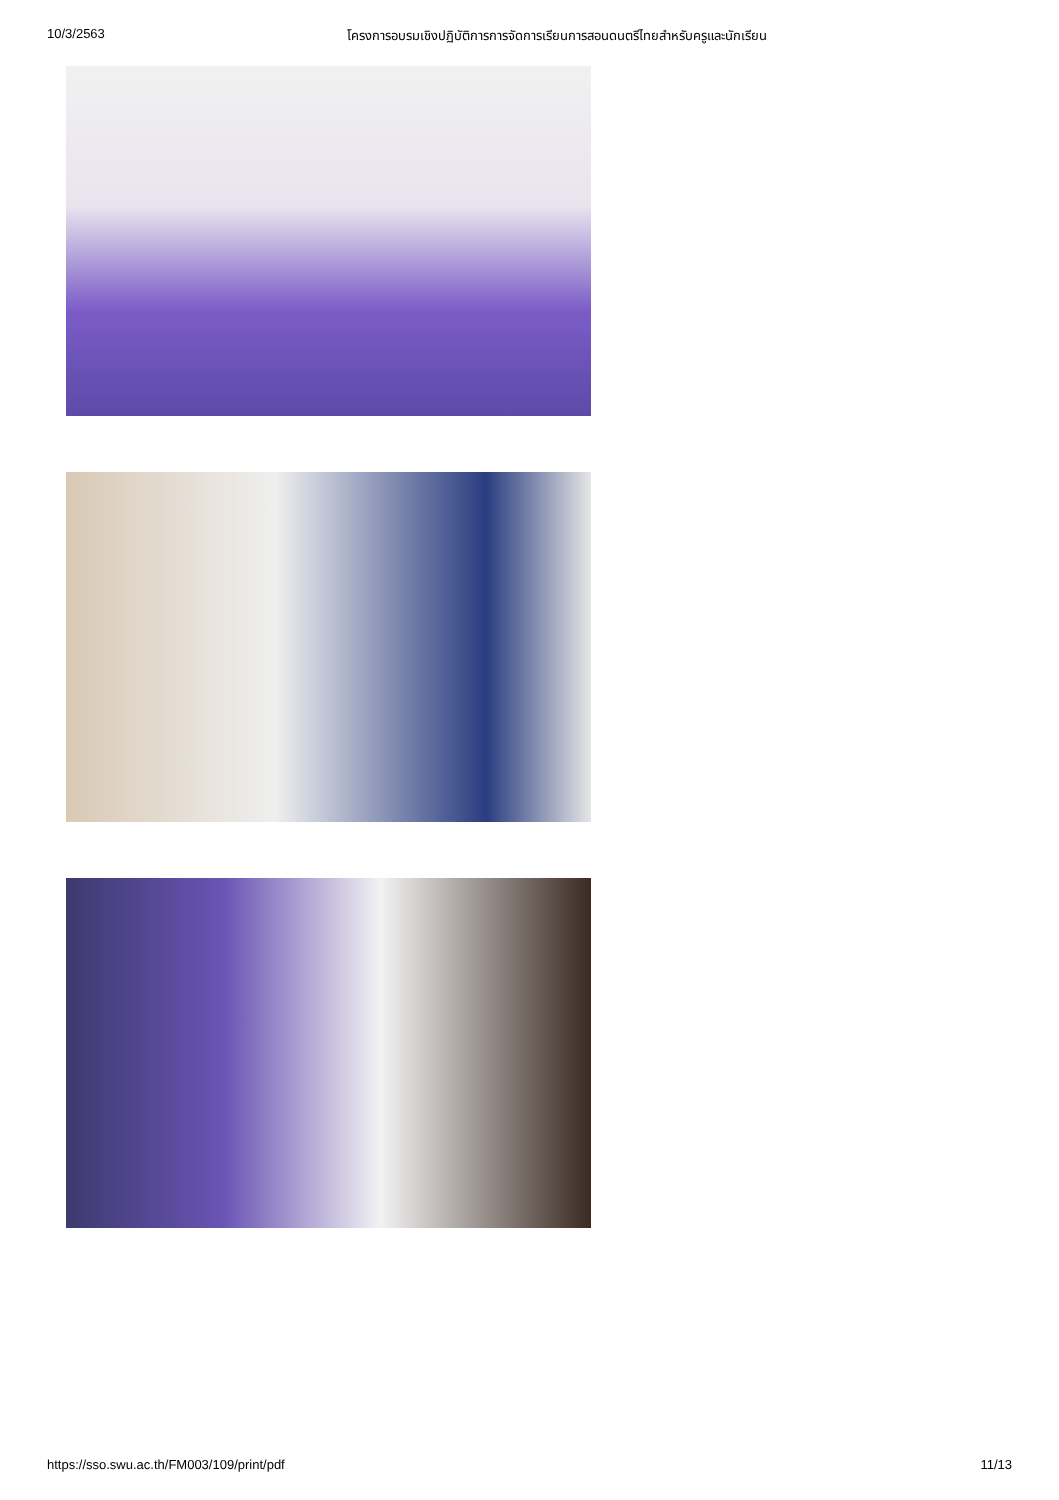10/3/2563 โครงการอบรมเชิงปฏิบัติการการจัดการเรียนการสอนดนตรีไทยสำหรับครูและนักเรียน
https://sso.swu.ac.th/FM003/109/print/pdf 11/13